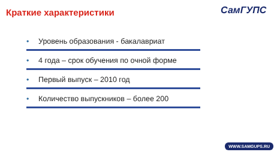Краткие характеристики СамГУПС
• Уровень образования - бакалавриат
• 4 года – срок обучения по очной форме
• Первый выпуск – 2010 год
• Количество выпускников – более 200
WWW.SAMGUPS.RU